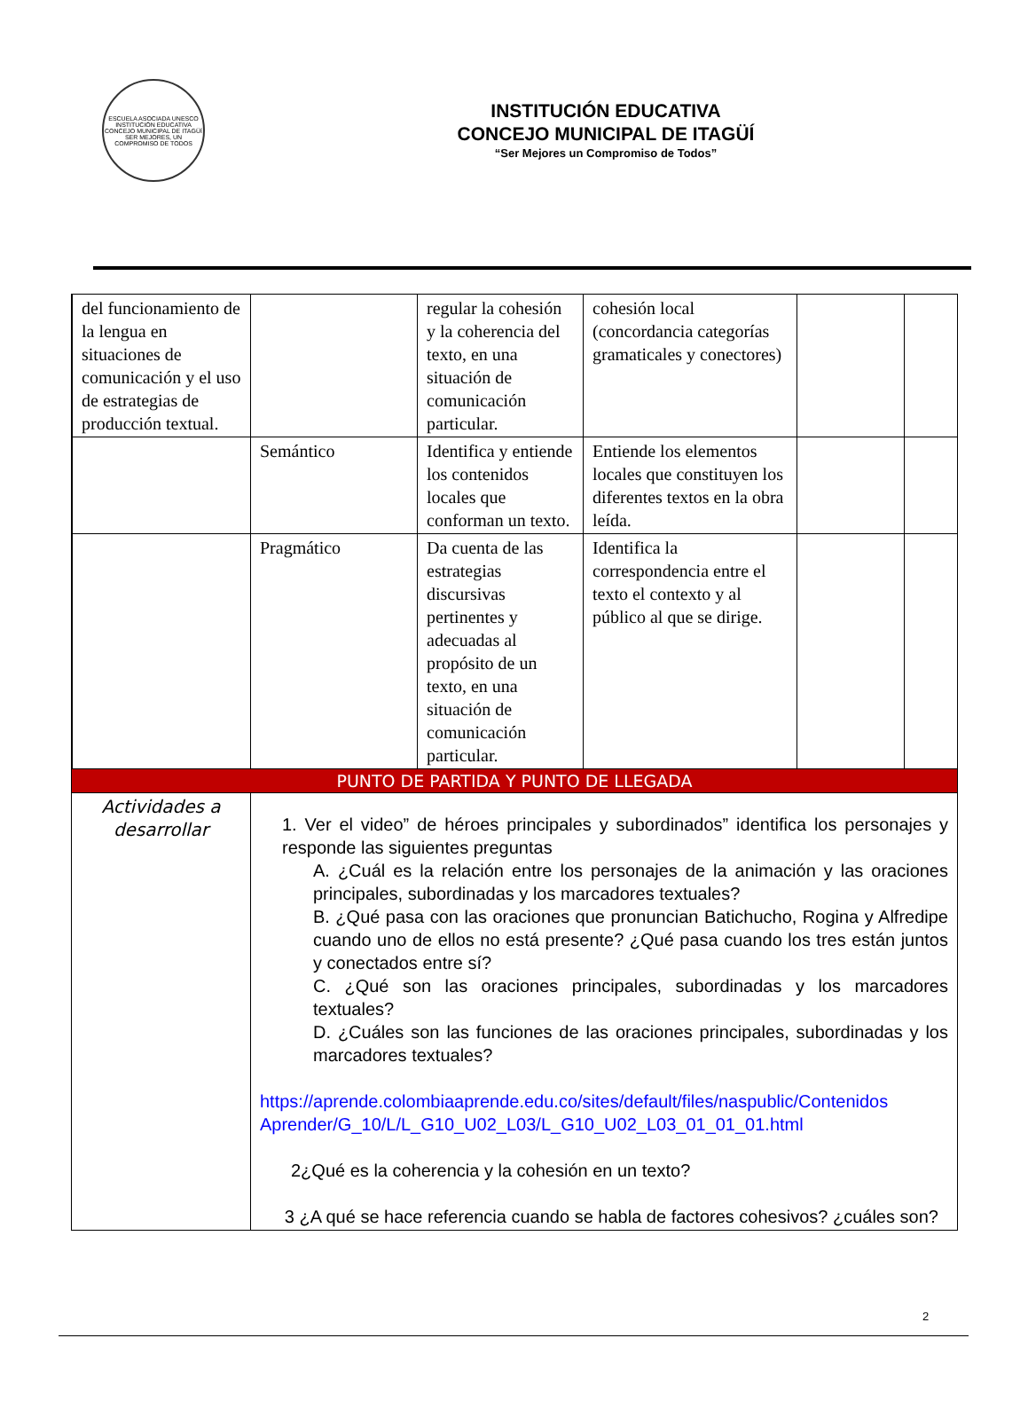ESCUELA ASOCIADA UNESCO
INSTITUCIÓN EDUCATIVA
CONCEJO MUNICIPAL DE ITAGÜÍ
SER MEJORES, UN COMPROMISO DE TODOS
INSTITUCIÓN EDUCATIVA
CONCEJO MUNICIPAL DE ITAGÜÍ
“Ser Mejores un Compromiso de Todos”
| | del funcionamiento de la lengua en situaciones de comunicación y el uso de estrategias de producción textual. | | regular la cohesión y la coherencia del texto, en una situación de comunicación particular. | cohesión local (concordancia categorías gramaticales y conectores) | | |
| | | Semántico | Identifica y entiende los contenidos locales que conforman un texto. | Entiende los elementos locales que constituyen los diferentes textos en la obra leída. | | |
| | | Pragmático | Da cuenta de las estrategias discursivas pertinentes y adecuadas al propósito de un texto, en una situación de comunicación particular. | Identifica la correspondencia entre el texto el contexto y al público al que se dirige. | | |
| PUNTO DE PARTIDA Y PUNTO DE LLEGADA | | | | | | |
| Actividades a desarrollar | | 1. Ver el video” de héroes principales y subordinados” identifica los personajes y responde las siguientes preguntas A. ¿Cuál es la relación entre los personajes de la animación y las oraciones principales, subordinadas y los marcadores textuales? B. ¿Qué pasa con las oraciones que pronuncian Batichucho, Rogina y Alfredipe cuando uno de ellos no está presente? ¿Qué pasa cuando los tres están juntos y conectados entre sí? C. ¿Qué son las oraciones principales, subordinadas y los marcadores textuales? D. ¿Cuáles son las funciones de las oraciones principales, subordinadas y los marcadores textuales? https://aprende.colombiaaprende.edu.co/sites/default/files/naspublic/Contenidos Aprender/G_10/L/L_G10_U02_L03/L_G10_U02_L03_01_01_01.html 2¿Qué es la coherencia y la cohesión en un texto? 3 ¿A qué se hace referencia cuando se habla de factores cohesivos? ¿cuáles son? | | | | |
2